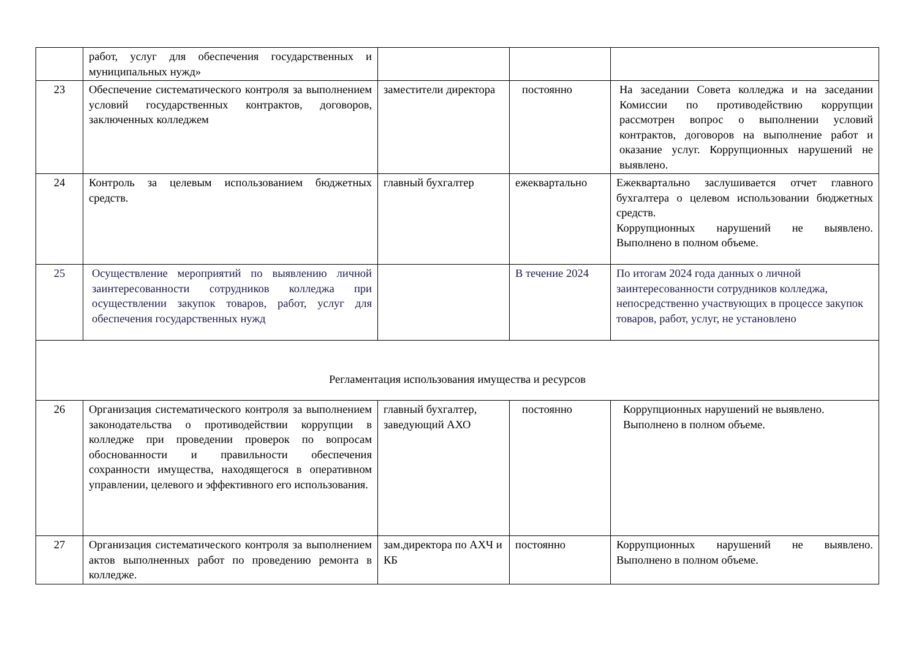| | работ, услуг для обеспечения государственных и муниципальных нужд» | | | |
| 23 | Обеспечение систематического контроля за выполнением условий государственных контрактов, договоров, заключенных колледжем | заместители директора | постоянно | На заседании Совета колледжа и на заседании Комиссии по противодействию коррупции рассмотрен вопрос о выполнении условий контрактов, договоров на выполнение работ и оказание услуг. Коррупционных нарушений не выявлено. |
| 24 | Контроль за целевым использованием бюджетных средств. | главный бухгалтер | ежеквартально | Ежеквартально заслушивается отчет главного бухгалтера о целевом использовании бюджетных средств. Коррупционных нарушений не выявлено. Выполнено в полном объеме. |
| 25 | Осуществление мероприятий по выявлению личной заинтересованности сотрудников колледжа при осуществлении закупок товаров, работ, услуг для обеспечения государственных нужд | | В течение 2024 | По итогам 2024 года данных о личной заинтересованности сотрудников колледжа, непосредственно участвующих в процессе закупок товаров, работ, услуг, не установлено |
| Регламентация использования имущества и ресурсов | | | | |
| 26 | Организация систематического контроля за выполнением законодательства о противодействии коррупции в колледже при проведении проверок по вопросам обоснованности и правильности обеспечения сохранности имущества, находящегося в оперативном управлении, целевого и эффективного его использования. | главный бухгалтер, заведующий АХО | постоянно | Коррупционных нарушений не выявлено. Выполнено в полном объеме. |
| 27 | Организация систематического контроля за выполнением актов выполненных работ по проведению ремонта в колледже. | зам.директора по АХЧ и КБ | постоянно | Коррупционных нарушений не выявлено. Выполнено в полном объеме. |